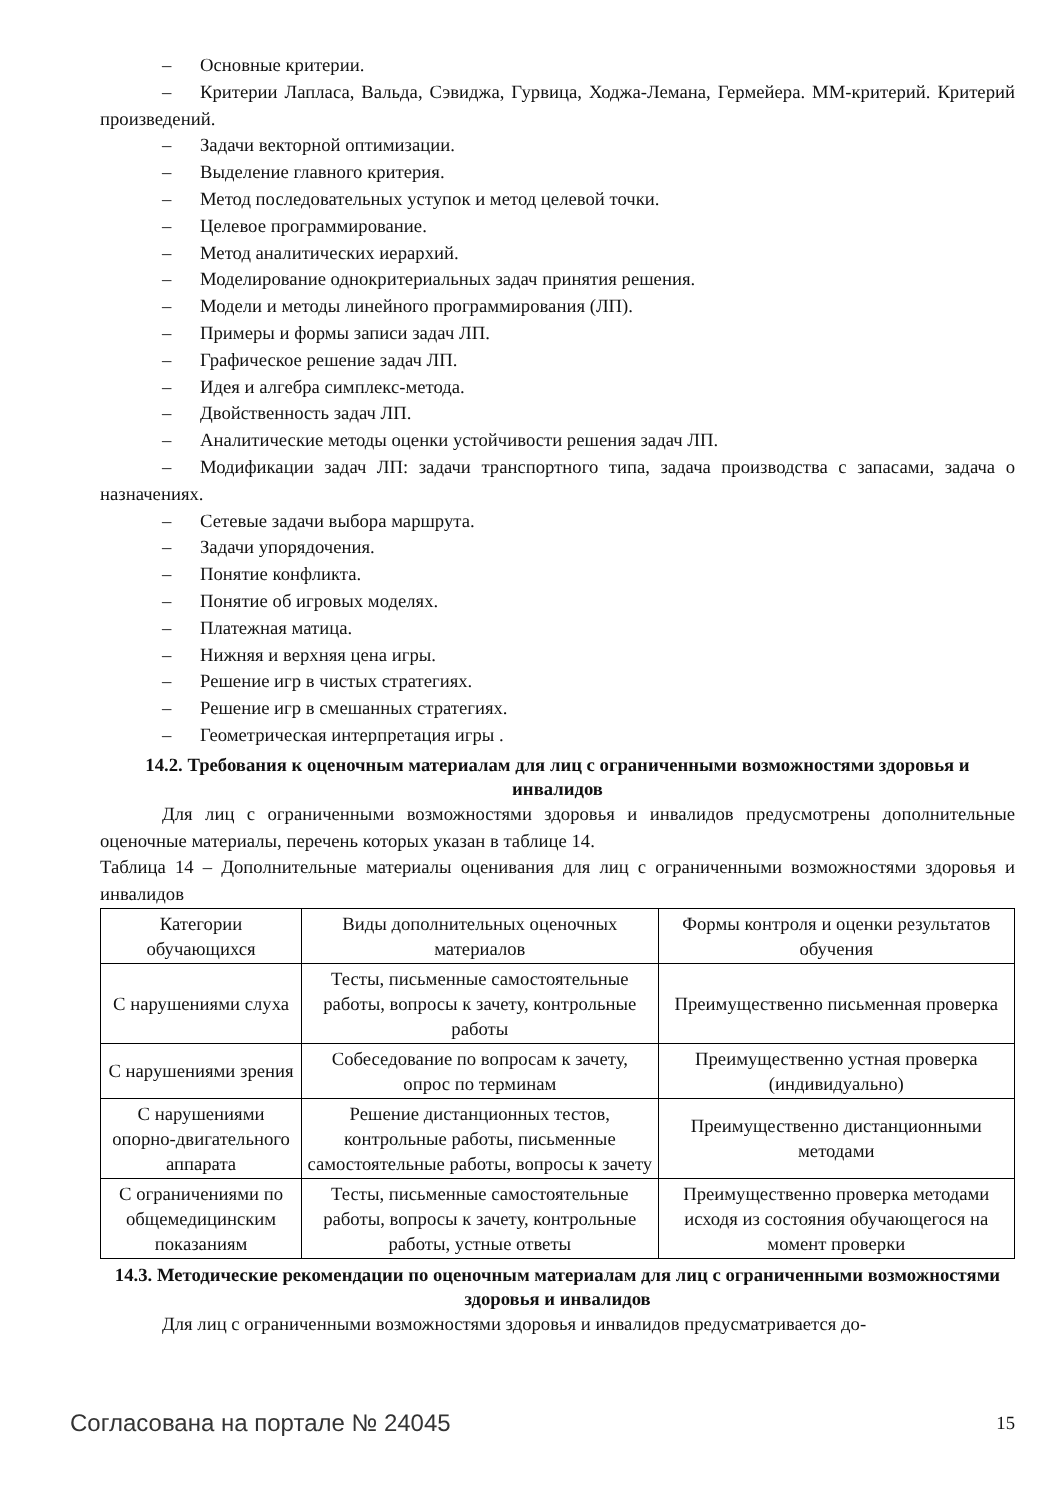– Основные критерии.
– Критерии Лапласа, Вальда, Сэвиджа, Гурвица, Ходжа-Лемана, Гермейера. ММ-критерий. Критерий произведений.
– Задачи векторной оптимизации.
– Выделение главного критерия.
– Метод последовательных уступок и метод целевой точки.
– Целевое программирование.
– Метод аналитических иерархий.
– Моделирование однокритериальных задач принятия решения.
– Модели и методы линейного программирования (ЛП).
– Примеры и формы записи задач ЛП.
– Графическое решение задач ЛП.
– Идея и алгебра симплекс-метода.
– Двойственность задач ЛП.
– Аналитические методы оценки устойчивости решения задач ЛП.
– Модификации задач ЛП: задачи транспортного типа, задача производства с запасами, задача о назначениях.
– Сетевые задачи выбора маршрута.
– Задачи упорядочения.
– Понятие конфликта.
– Понятие об игровых моделях.
– Платежная матица.
– Нижняя и верхняя цена игры.
– Решение игр в чистых стратегиях.
– Решение игр в смешанных стратегиях.
– Геометрическая интерпретация игры .
14.2. Требования к оценочным материалам для лиц с ограниченными возможностями здоровья и инвалидов
Для лиц с ограниченными возможностями здоровья и инвалидов предусмотрены дополнительные оценочные материалы, перечень которых указан в таблице 14.
Таблица 14 – Дополнительные материалы оценивания для лиц с ограниченными возможностями здоровья и инвалидов
| Категории обучающихся | Виды дополнительных оценочных материалов | Формы контроля и оценки результатов обучения |
| С нарушениями слуха | Тесты, письменные самостоятельные работы, вопросы к зачету, контрольные работы | Преимущественно письменная проверка |
| С нарушениями зрения | Собеседование по вопросам к зачету, опрос по терминам | Преимущественно устная проверка (индивидуально) |
| С нарушениями опорно-двигательного аппарата | Решение дистанционных тестов, контрольные работы, письменные самостоятельные работы, вопросы к зачету | Преимущественно дистанционными методами |
| С ограничениями по общемедицинским показаниям | Тесты, письменные самостоятельные работы, вопросы к зачету, контрольные работы, устные ответы | Преимущественно проверка методами исходя из состояния обучающегося на момент проверки |
14.3. Методические рекомендации по оценочным материалам для лиц с ограниченными возможностями здоровья и инвалидов
Для лиц с ограниченными возможностями здоровья и инвалидов предусматривается до-
Согласована на портале № 24045 15